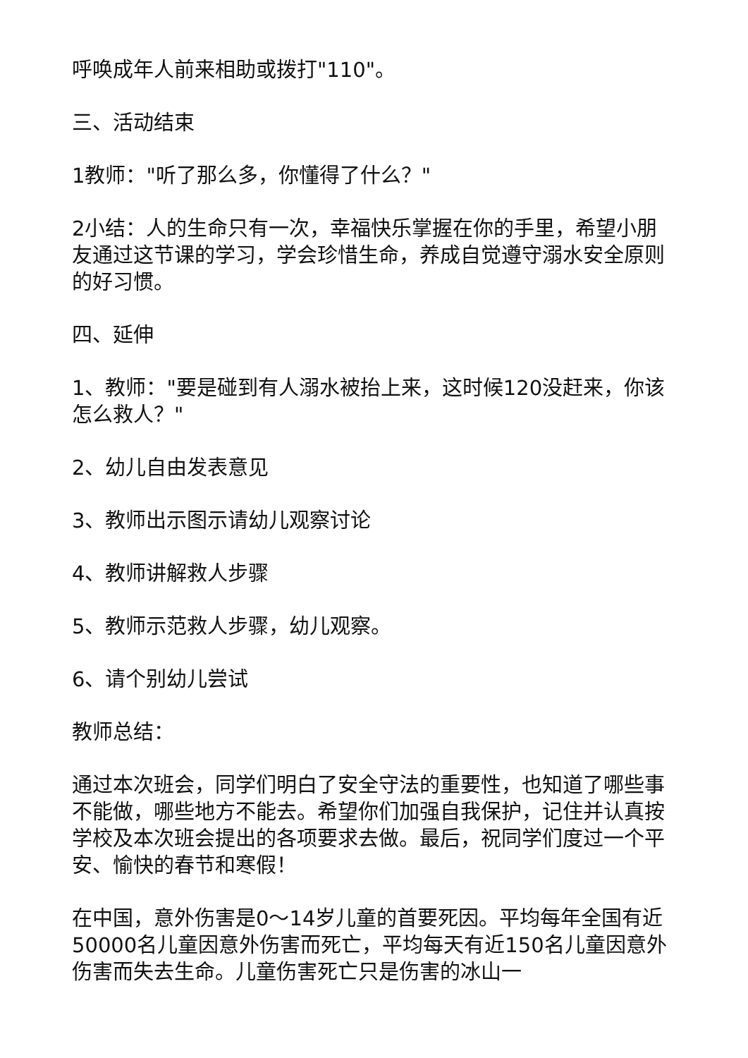呼唤成年人前来相助或拨打"110"。
三、活动结束
1教师："听了那么多，你懂得了什么？"
2小结：人的生命只有一次，幸福快乐掌握在你的手里，希望小朋友通过这节课的学习，学会珍惜生命，养成自觉遵守溺水安全原则的好习惯。
四、延伸
1、教师："要是碰到有人溺水被抬上来，这时候120没赶来，你该怎么救人？"
2、幼儿自由发表意见
3、教师出示图示请幼儿观察讨论
4、教师讲解救人步骤
5、教师示范救人步骤，幼儿观察。
6、请个别幼儿尝试
教师总结：
通过本次班会，同学们明白了安全守法的重要性，也知道了哪些事不能做，哪些地方不能去。希望你们加强自我保护，记住并认真按学校及本次班会提出的各项要求去做。最后，祝同学们度过一个平安、愉快的春节和寒假！
在中国，意外伤害是0～14岁儿童的首要死因。平均每年全国有近50000名儿童因意外伤害而死亡，平均每天有近150名儿童因意外伤害而失去生命。儿童伤害死亡只是伤害的冰山一